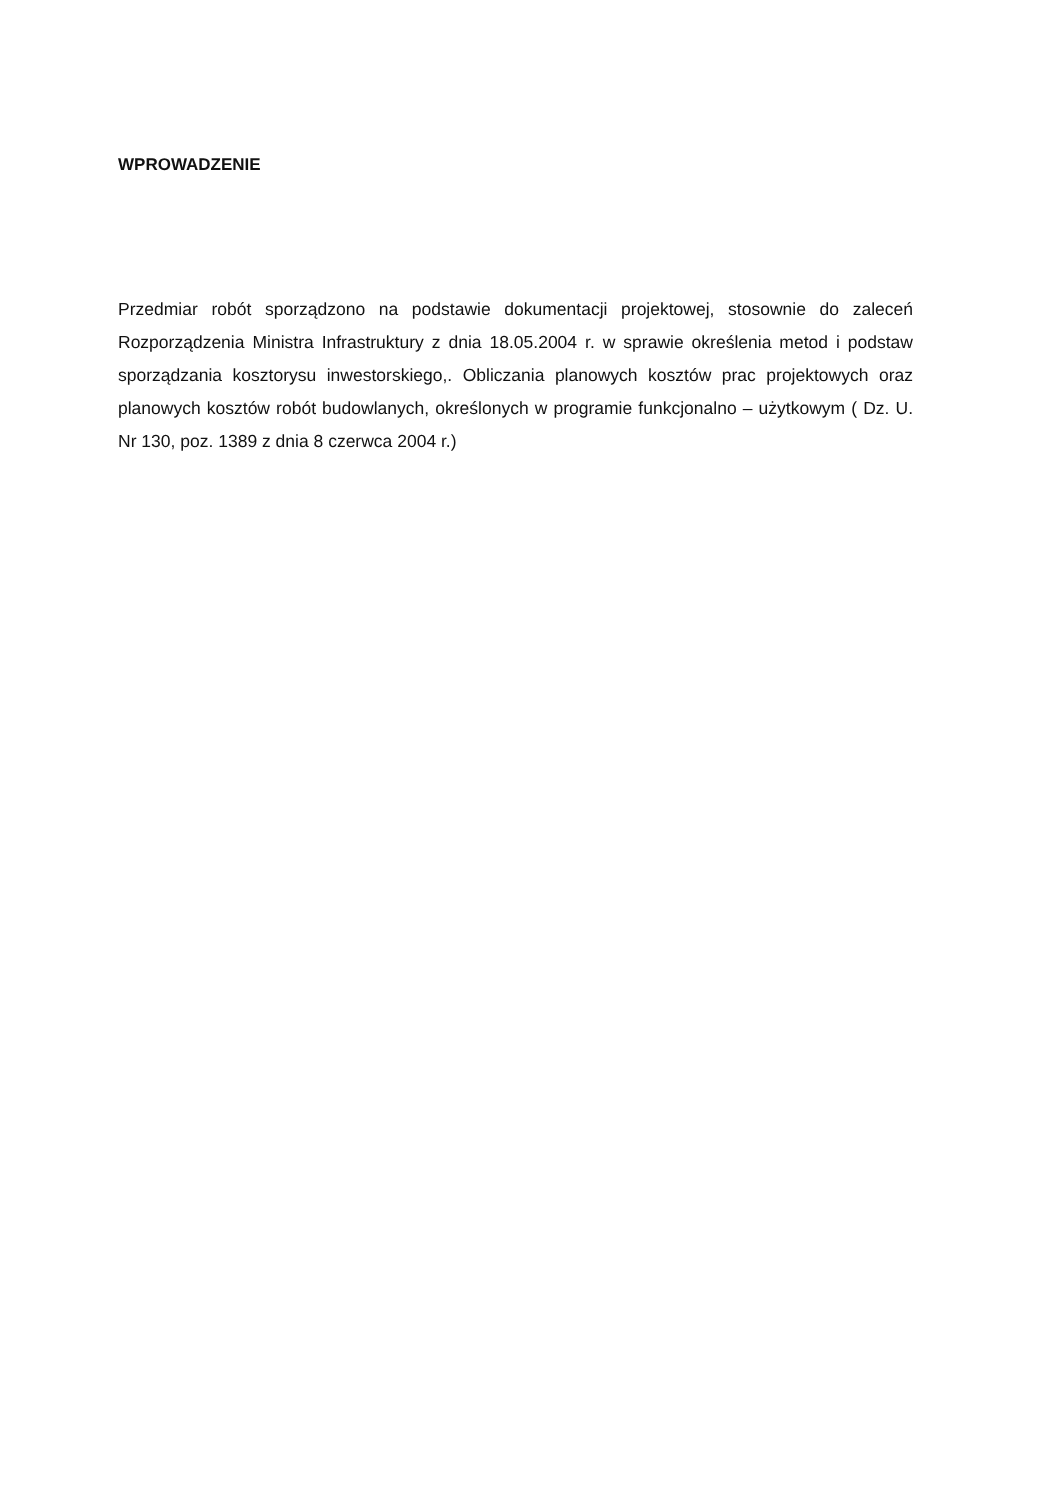WPROWADZENIE
Przedmiar robót sporządzono na podstawie dokumentacji projektowej, stosownie do zaleceń Rozporządzenia Ministra Infrastruktury z dnia 18.05.2004 r. w sprawie określenia metod i podstaw sporządzania kosztorysu inwestorskiego,. Obliczania planowych kosztów prac projektowych oraz planowych kosztów robót budowlanych, określonych w programie funkcjonalno – użytkowym ( Dz. U. Nr 130, poz. 1389 z dnia 8 czerwca 2004 r.)